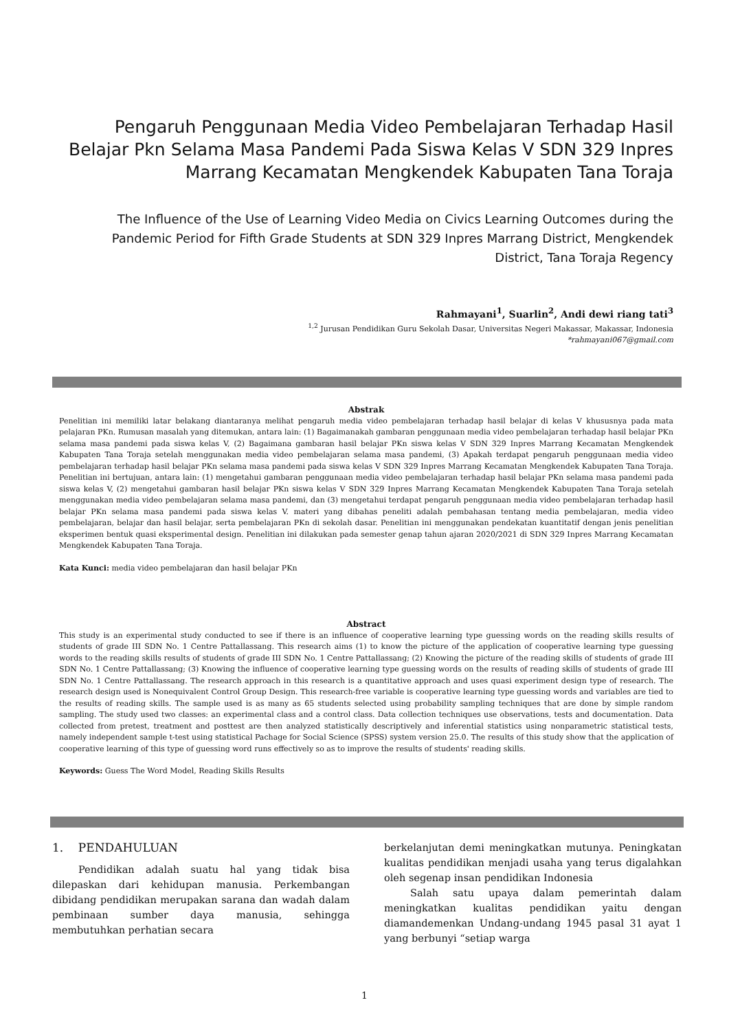Pengaruh Penggunaan Media Video Pembelajaran Terhadap Hasil Belajar Pkn Selama Masa Pandemi Pada Siswa Kelas V SDN 329 Inpres Marrang Kecamatan Mengkendek Kabupaten Tana Toraja
The Influence of the Use of Learning Video Media on Civics Learning Outcomes during the Pandemic Period for Fifth Grade Students at SDN 329 Inpres Marrang District, Mengkendek District, Tana Toraja Regency
Rahmayani<sup>1</sup>, Suarlin<sup>2</sup>, Andi dewi riang tati<sup>3</sup>
<sup>1,2</sup> Jurusan Pendidikan Guru Sekolah Dasar, Universitas Negeri Makassar, Makassar, Indonesia
*rahmayani067@gmail.com
Abstrak
Penelitian ini memiliki latar belakang diantaranya melihat pengaruh media video pembelajaran terhadap hasil belajar di kelas V khususnya pada mata pelajaran PKn. Rumusan masalah yang ditemukan, antara lain: (1) Bagaimanakah gambaran penggunaan media video pembelajaran terhadap hasil belajar PKn selama masa pandemi pada siswa kelas V, (2) Bagaimana gambaran hasil belajar PKn siswa kelas V SDN 329 Inpres Marrang Kecamatan Mengkendek Kabupaten Tana Toraja setelah menggunakan media video pembelajaran selama masa pandemi, (3) Apakah terdapat pengaruh penggunaan media video pembelajaran terhadap hasil belajar PKn selama masa pandemi pada siswa kelas V SDN 329 Inpres Marrang Kecamatan Mengkendek Kabupaten Tana Toraja. Penelitian ini bertujuan, antara lain: (1) mengetahui gambaran penggunaan media video pembelajaran terhadap hasil belajar PKn selama masa pandemi pada siswa kelas V, (2) mengetahui gambaran hasil belajar PKn siswa kelas V SDN 329 Inpres Marrang Kecamatan Mengkendek Kabupaten Tana Toraja setelah menggunakan media video pembelajaran selama masa pandemi, dan (3) mengetahui terdapat pengaruh penggunaan media video pembelajaran terhadap hasil belajar PKn selama masa pandemi pada siswa kelas V. materi yang dibahas peneliti adalah pembahasan tentang media pembelajaran, media video pembelajaran, belajar dan hasil belajar, serta pembelajaran PKn di sekolah dasar. Penelitian ini menggunakan pendekatan kuantitatif dengan jenis penelitian eksperimen bentuk quasi eksperimental design. Penelitian ini dilakukan pada semester genap tahun ajaran 2020/2021 di SDN 329 Inpres Marrang Kecamatan Mengkendek Kabupaten Tana Toraja.
Kata Kunci: media video pembelajaran dan hasil belajar PKn
Abstract
This study is an experimental study conducted to see if there is an influence of cooperative learning type guessing words on the reading skills results of students of grade III SDN No. 1 Centre Pattallassang. This research aims (1) to know the picture of the application of cooperative learning type guessing words to the reading skills results of students of grade III SDN No. 1 Centre Pattallassang; (2) Knowing the picture of the reading skills of students of grade III SDN No. 1 Centre Pattallassang; (3) Knowing the influence of cooperative learning type guessing words on the results of reading skills of students of grade III SDN No. 1 Centre Pattallassang. The research approach in this research is a quantitative approach and uses quasi experiment design type of research. The research design used is Nonequivalent Control Group Design. This research-free variable is cooperative learning type guessing words and variables are tied to the results of reading skills. The sample used is as many as 65 students selected using probability sampling techniques that are done by simple random sampling. The study used two classes: an experimental class and a control class. Data collection techniques use observations, tests and documentation. Data collected from pretest, treatment and posttest are then analyzed statistically descriptively and inferential statistics using nonparametric statistical tests, namely independent sample t-test using statistical Pachage for Social Science (SPSS) system version 25.0. The results of this study show that the application of cooperative learning of this type of guessing word runs effectively so as to improve the results of students' reading skills.
Keywords: Guess The Word Model, Reading Skills Results
1. PENDAHULUAN
Pendidikan adalah suatu hal yang tidak bisa dilepaskan dari kehidupan manusia. Perkembangan dibidang pendidikan merupakan sarana dan wadah dalam pembinaan sumber daya manusia, sehingga membutuhkan perhatian secara
berkelanjutan demi meningkatkan mutunya. Peningkatan kualitas pendidikan menjadi usaha yang terus digalahkan oleh segenap insan pendidikan Indonesia
Salah satu upaya dalam pemerintah dalam meningkatkan kualitas pendidikan yaitu dengan diamandemenkan Undang-undang 1945 pasal 31 ayat 1 yang berbunyi “setiap warga
1